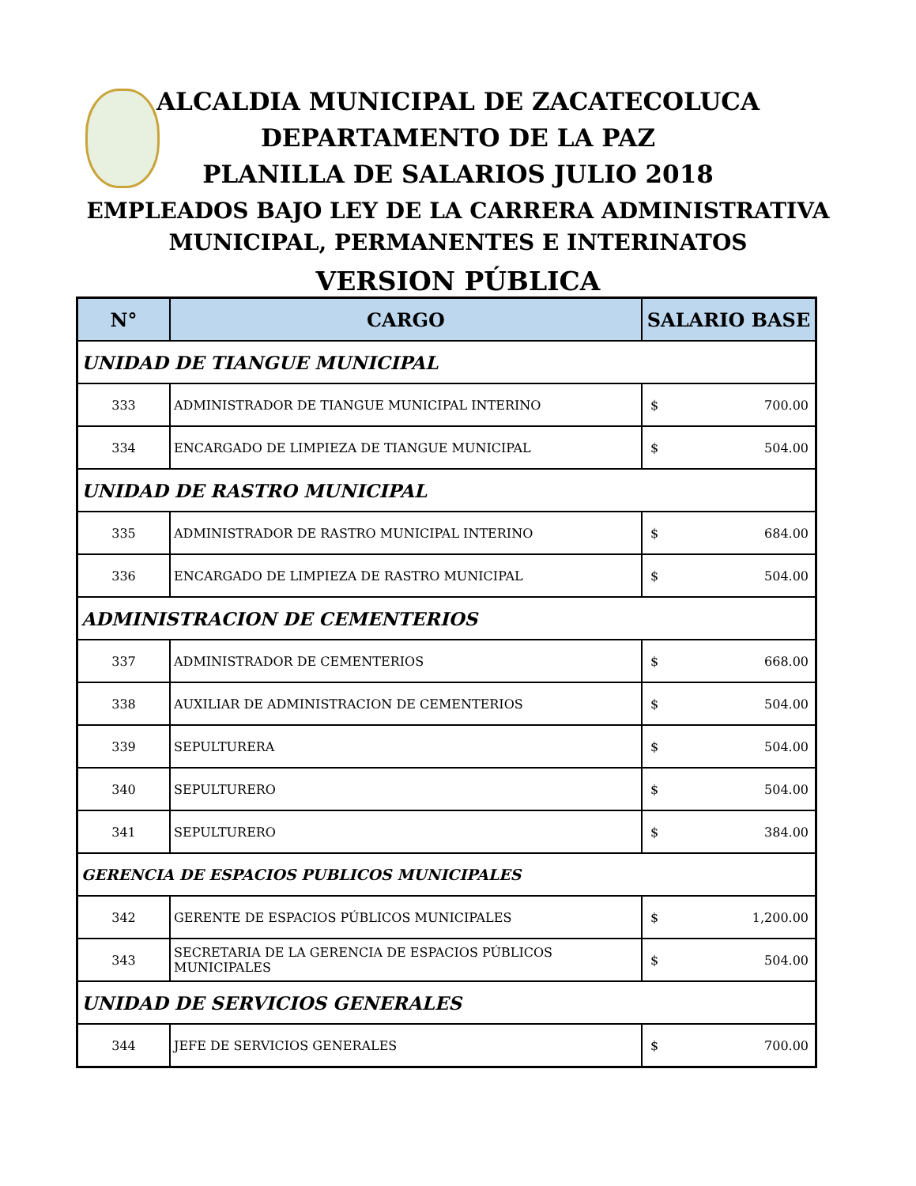ALCALDIA MUNICIPAL DE ZACATECOLUCA
DEPARTAMENTO DE LA PAZ
PLANILLA DE SALARIOS JULIO 2018
EMPLEADOS BAJO LEY DE LA CARRERA ADMINISTRATIVA
MUNICIPAL, PERMANENTES E INTERINATOS
VERSION PÚBLICA
| N° | CARGO | SALARIO BASE |
| --- | --- | --- |
| UNIDAD DE TIANGUE MUNICIPAL | | |
| 333 | ADMINISTRADOR DE TIANGUE MUNICIPAL INTERINO | $ 700.00 |
| 334 | ENCARGADO DE LIMPIEZA DE TIANGUE MUNICIPAL | $ 504.00 |
| UNIDAD DE RASTRO MUNICIPAL | | |
| 335 | ADMINISTRADOR DE RASTRO MUNICIPAL INTERINO | $ 684.00 |
| 336 | ENCARGADO DE LIMPIEZA DE RASTRO MUNICIPAL | $ 504.00 |
| ADMINISTRACION DE CEMENTERIOS | | |
| 337 | ADMINISTRADOR DE CEMENTERIOS | $ 668.00 |
| 338 | AUXILIAR DE ADMINISTRACION DE CEMENTERIOS | $ 504.00 |
| 339 | SEPULTURERA | $ 504.00 |
| 340 | SEPULTURERO | $ 504.00 |
| 341 | SEPULTURERO | $ 384.00 |
| GERENCIA DE ESPACIOS PUBLICOS MUNICIPALES | | |
| 342 | GERENTE DE ESPACIOS PÚBLICOS MUNICIPALES | $ 1,200.00 |
| 343 | SECRETARIA DE LA GERENCIA DE ESPACIOS PÚBLICOS MUNICIPALES | $ 504.00 |
| UNIDAD DE SERVICIOS GENERALES | | |
| 344 | JEFE DE SERVICIOS GENERALES | $ 700.00 |